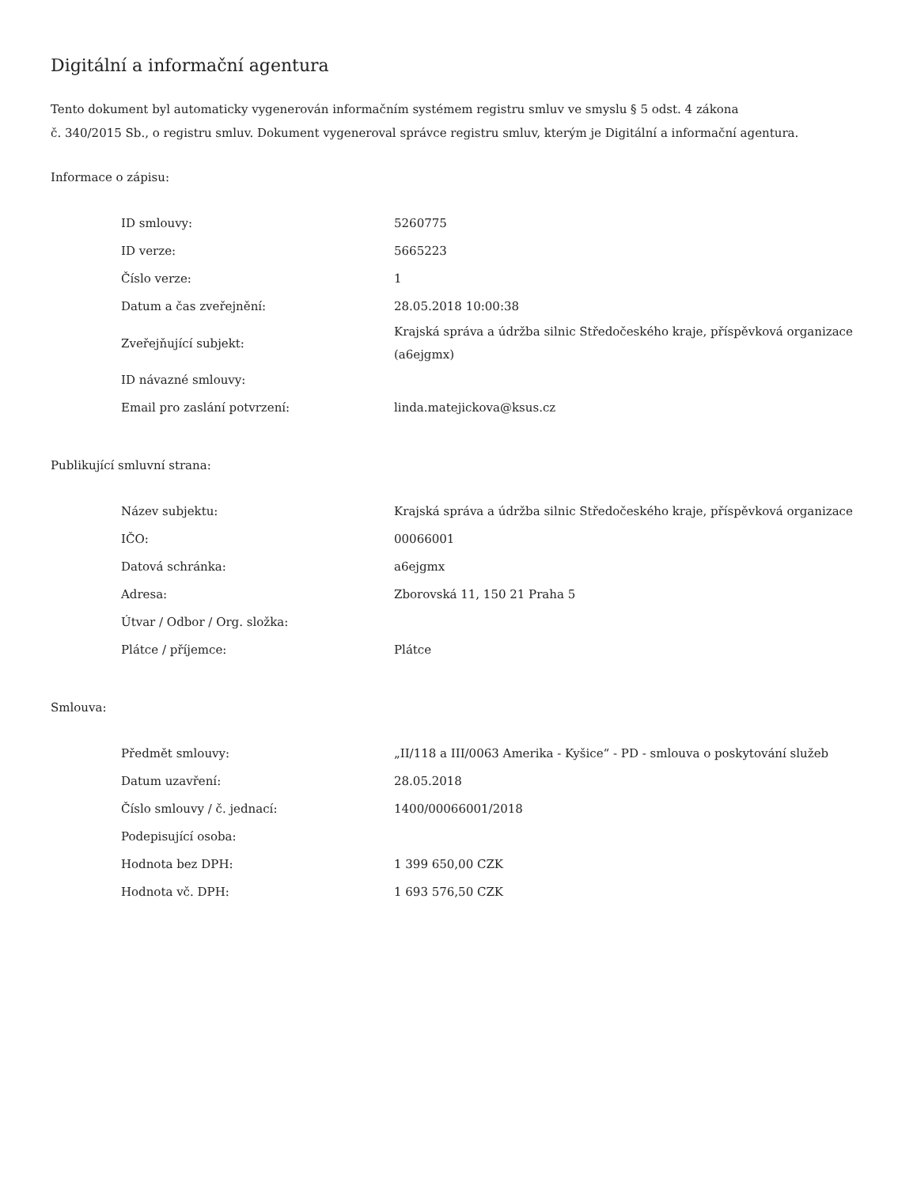Digitální a informační agentura
Tento dokument byl automaticky vygenerován informačním systémem registru smluv ve smyslu § 5 odst. 4 zákona
č. 340/2015 Sb., o registru smluv. Dokument vygeneroval správce registru smluv, kterým je Digitální a informační agentura.
Informace o zápisu:
| ID smlouvy: | 5260775 |
| ID verze: | 5665223 |
| Číslo verze: | 1 |
| Datum a čas zveřejnění: | 28.05.2018 10:00:38 |
| Zveřejňující subjekt: | Krajská správa a údržba silnic Středočeského kraje, příspěvková organizace (a6ejgmx) |
| ID návazné smlouvy: | |
| Email pro zaslání potvrzení: | linda.matejickova@ksus.cz |
Publikující smluvní strana:
| Název subjektu: | Krajská správa a údržba silnic Středočeského kraje, příspěvková organizace |
| IČO: | 00066001 |
| Datová schránka: | a6ejgmx |
| Adresa: | Zborovská 11, 150 21 Praha 5 |
| Útvar / Odbor / Org. složka: | |
| Plátce / příjemce: | Plátce |
Smlouva:
| Předmět smlouvy: | „II/118 a III/0063 Amerika - Kyšice“ - PD - smlouva o poskytování služeb |
| Datum uzavření: | 28.05.2018 |
| Číslo smlouvy / č. jednací: | 1400/00066001/2018 |
| Podepisující osoba: | |
| Hodnota bez DPH: | 1 399 650,00 CZK |
| Hodnota vč. DPH: | 1 693 576,50 CZK |